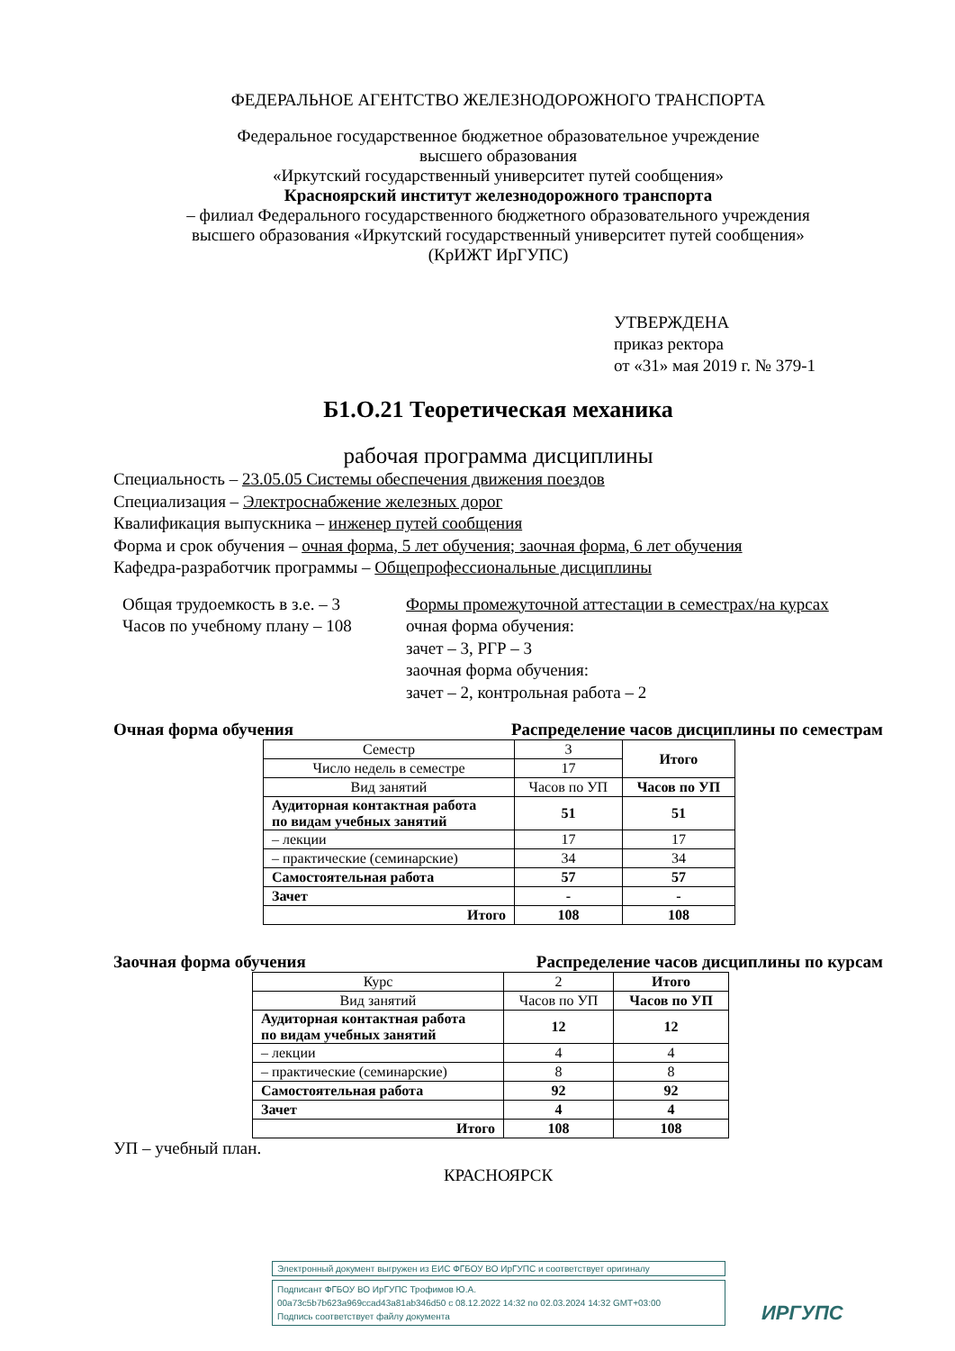ФЕДЕРАЛЬНОЕ АГЕНТСТВО ЖЕЛЕЗНОДОРОЖНОГО ТРАНСПОРТА
Федеральное государственное бюджетное образовательное учреждение
высшего образования
«Иркутский государственный университет путей сообщения»
Красноярский институт железнодорожного транспорта
– филиал Федерального государственного бюджетного образовательного учреждения
высшего образования «Иркутский государственный университет путей сообщения»
(КрИЖТ ИрГУПС)
УТВЕРЖДЕНА
приказ ректора
от «31» мая 2019 г. № 379-1
Б1.О.21 Теоретическая механика
рабочая программа дисциплины
Специальность – 23.05.05 Системы обеспечения движения поездов
Специализация – Электроснабжение железных дорог
Квалификация выпускника – инженер путей сообщения
Форма и срок обучения – очная форма, 5 лет обучения; заочная форма, 6 лет обучения
Кафедра-разработчик программы – Общепрофессиональные дисциплины
Общая трудоемкость в з.е. – 3
Часов по учебному плану – 108
Формы промежуточной аттестации в семестрах/на курсах
очная форма обучения:
зачет – 3, РГР – 3
заочная форма обучения:
зачет – 2, контрольная работа – 2
Очная форма обучения Распределение часов дисциплины по семестрам
| Семестр | 3 | Итого |
| Число недель в семестре | 17 | |
| Вид занятий | Часов по УП | Часов по УП |
| Аудиторная контактная работа по видам учебных занятий | 51 | 51 |
| – лекции | 17 | 17 |
| – практические (семинарские) | 34 | 34 |
| Самостоятельная работа | 57 | 57 |
| Зачет | - | - |
| Итого | 108 | 108 |
Заочная форма обучения Распределение часов дисциплины по курсам
| Курс | 2 | Итого |
| Вид занятий | Часов по УП | Часов по УП |
| Аудиторная контактная работа по видам учебных занятий | 12 | 12 |
| – лекции | 4 | 4 |
| – практические (семинарские) | 8 | 8 |
| Самостоятельная работа | 92 | 92 |
| Зачет | 4 | 4 |
| Итого | 108 | 108 |
УП – учебный план.
КРАСНОЯРСК
Электронный документ выгружен из ЕИС ФГБОУ ВО ИрГУПС и соответствует оригиналу
Подписант ФГБОУ ВО ИрГУПС Трофимов Ю.А.
00a73c5b7b623a969ccad43a81ab346d50 с 08.12.2022 14:32 по 02.03.2024 14:32 GMT+03:00
Подпись соответствует файлу документа
ИРГУПС